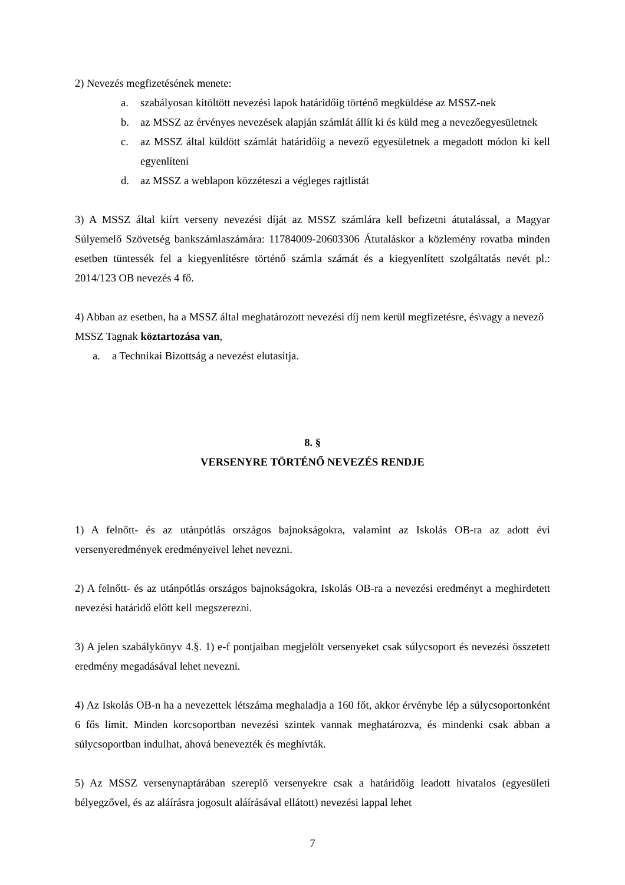2) Nevezés megfizetésének menete:
a. szabályosan kitöltött nevezési lapok határidőig történő megküldése az MSSZ-nek
b. az MSSZ az érvényes nevezések alapján számlát állít ki és küld meg a nevezőegyesületnek
c. az MSSZ által küldött számlát határidőig a nevező egyesületnek a megadott módon ki kell egyenlíteni
d. az MSSZ a weblapon közzéteszi a végleges rajtlistát
3) A MSSZ által kiírt verseny nevezési díját az MSSZ számlára kell befizetni átutalással, a Magyar Súlyemelő Szövetség bankszámlaszámára: 11784009-20603306 Átutaláskor a közlemény rovatba minden esetben tüntessék fel a kiegyenlítésre történő számla számát és a kiegyenlített szolgáltatás nevét pl.: 2014/123 OB nevezés 4 fő.
4) Abban az esetben, ha a MSSZ által meghatározott nevezési díj nem kerül megfizetésre, és\vagy a nevező MSSZ Tagnak köztartozása van,
a. a Technikai Bizottság a nevezést elutasítja.
8. §
VERSENYRE TÖRTÉNŐ NEVEZÉS RENDJE
1) A felnőtt- és az utánpótlás országos bajnokságokra, valamint az Iskolás OB-ra az adott évi versenyeredmények eredményeivel lehet nevezni.
2) A felnőtt- és az utánpótlás országos bajnokságokra, Iskolás OB-ra a nevezési eredményt a meghirdetett nevezési határidő előtt kell megszerezni.
3) A jelen szabálykönyv 4.§. 1) e-f pontjaiban megjelölt versenyeket csak súlycsoport és nevezési összetett eredmény megadásával lehet nevezni.
4) Az Iskolás OB-n ha a nevezettek létszáma meghaladja a 160 főt, akkor érvénybe lép a súlycsoportonként 6 fős limit. Minden korcsoportban nevezési szintek vannak meghatározva, és mindenki csak abban a súlycsoportban indulhat, ahová benevezték és meghívták.
5) Az MSSZ versenynaptárában szereplő versenyekre csak a határidőig leadott hivatalos (egyesületi bélyegzővel, és az aláírásra jogosult aláírásával ellátott) nevezési lappal lehet
7